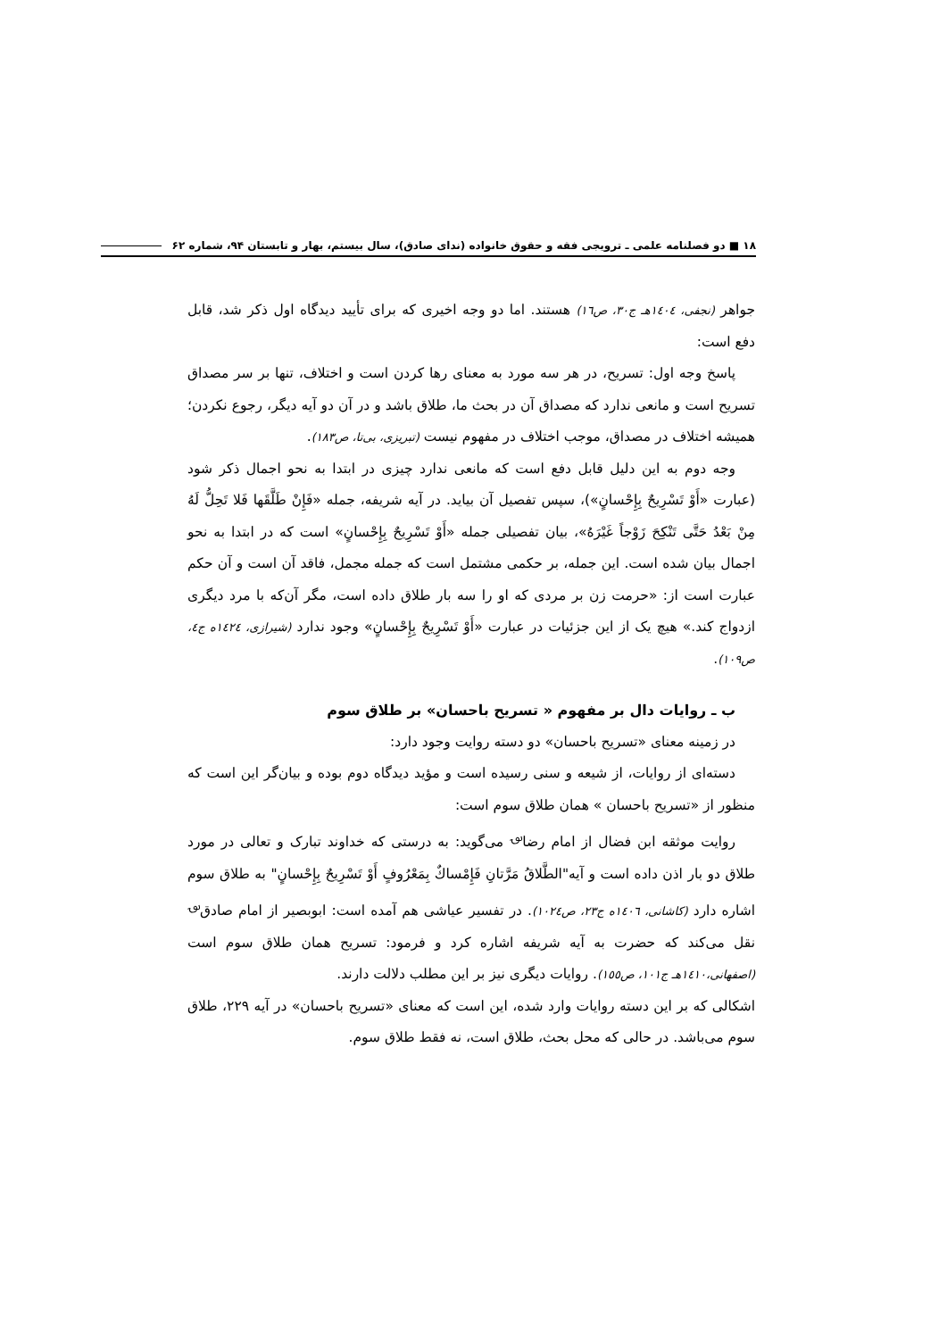۱۸ ■ دو فصلنامه علمی ـ ترویجی فقه و حقوق خانواده (ندای صادق)، سال بیستم، بهار و تابستان ۹۴، شماره ۶۲
جواهر (نجفی، ١٤٠٤هـ ج٣٠، ص١٦) هستند. اما دو وجه اخیری که برای تأیید دیدگاه اول ذکر شد، قابل دفع است:
پاسخ وجه اول: تسریح، در هر سه مورد به معنای رها کردن است و اختلاف، تنها بر سر مصداق تسریح است و مانعی ندارد که مصداق آن در بحث ما، طلاق باشد و در آن دو آیه دیگر، رجوع نکردن؛ همیشه اختلاف در مصداق، موجب اختلاف در مفهوم نیست (تبریزی، بی‌تا، ص١٨٣).
وجه دوم به این دلیل قابل دفع است که مانعی ندارد چیزی در ابتدا به نحو اجمال ذکر شود (عبارت «أَوْ تَسْرِيحٌ بِإِحْسانٍ»)، سپس تفصیل آن بیاید. در آیه شریفه، جمله «فَإِنْ طَلَّقَها فَلا تَحِلُّ لَهُ مِنْ بَعْدُ حَتَّى تَنْكِحَ زَوْجاً غَيْرَهُ»، بیان تفصیلی جمله «أَوْ تَسْرِيحٌ بِإِحْسانٍ» است که در ابتدا به نحو اجمال بیان شده است. این جمله، بر حکمی مشتمل است که جمله مجمل، فاقد آن است و آن حکم عبارت است از: «حرمت زن بر مردی که او را سه بار طلاق داده است، مگر آن‌که با مرد دیگری ازدواج کند.» هیچ یک از این جزئیات در عبارت «أَوْ تَسْرِيحٌ بِإِحْسانٍ» وجود ندارد (شیرازی، ١٤٢٤ه ج٤، ص١٠٩).
ب ـ روایات دال بر مفهوم « تسریح باحسان» بر طلاق سوم
در زمینه معنای «تسریح باحسان» دو دسته روایت وجود دارد:
دسته‌ای از روایات، از شیعه و سنی رسیده است و مؤید دیدگاه دوم بوده و بیان‌گر این است که منظور از «تسریح باحسان » همان طلاق سوم است:
روایت موثقه ابن فضال از امام رضا<sup>؈</sup> می‌گوید: به درستی که خداوند تبارک و تعالی در مورد طلاق دو بار اذن داده است و آیه"الطَّلاقُ مَرَّتانِ فَإِمْساكٌ بِمَعْرُوفٍ أَوْ تَسْرِيحٌ بِإِحْسانٍ" به طلاق سوم اشاره دارد (کاشانی، ١٤٠٦ه ج٢٣، ص١٠٢٤). در تفسیر عیاشی هم آمده است: ابوبصیر از امام صادق<sup>؈</sup> نقل می‌کند که حضرت به آیه شریفه اشاره کرد و فرمود: تسریح همان طلاق سوم است (اصفهانی،١٤١٠هـ ج١٠١، ص١٥٥). روایات دیگری نیز بر این مطلب دلالت دارند.
اشکالی که بر این دسته روایات وارد شده، این است که معنای «تسریح باحسان» در آیه ٢٢٩، طلاق سوم می‌باشد. در حالی که محل بحث، طلاق است، نه فقط طلاق سوم.